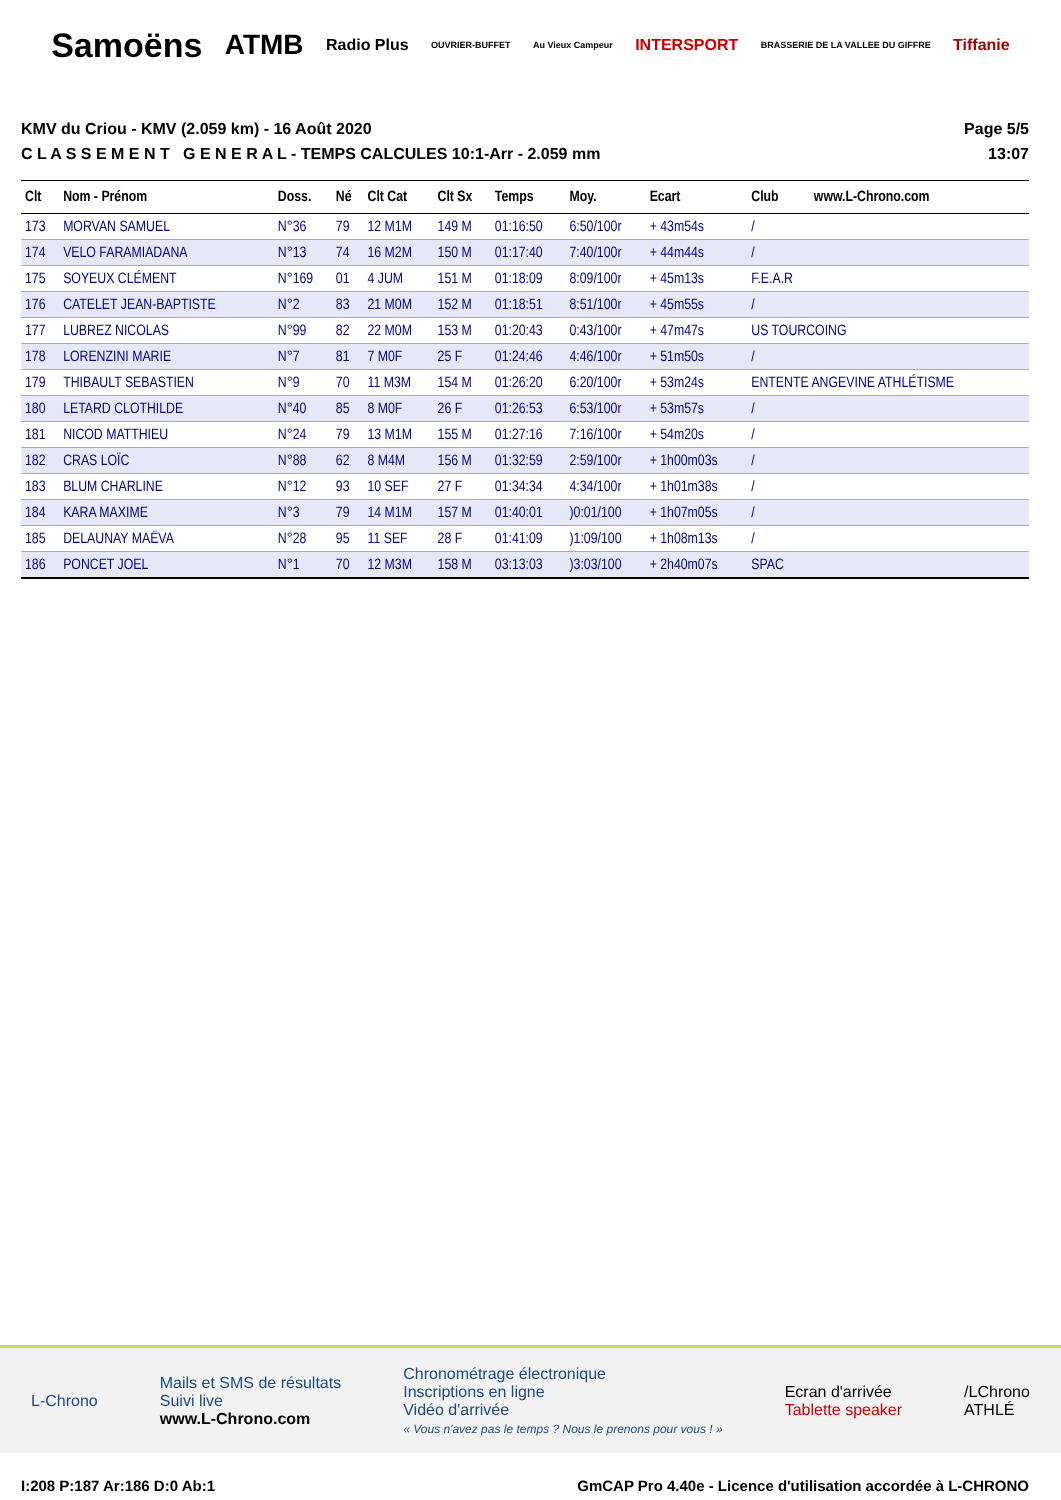Samoëns ATMB Radio Plus OUVRIER-BUFFET Au Vieux Campeur INTERSPORT BRASSERIE DE LA VALLEE DU GIFFRE Tiffanie
KMV du Criou - KMV (2.059 km) - 16 Août 2020
C L A S S E M E N T G E N E R A L - TEMPS CALCULES 10:1-Arr - 2.059 mm
Page 5/5
13:07
| Clt | Nom - Prénom | Doss. | Né | Clt Cat | Clt Sx | Temps | Moy. | Ecart | Club | www.L-Chrono.com |
| --- | --- | --- | --- | --- | --- | --- | --- | --- | --- | --- |
| 173 | MORVAN SAMUEL | N°36 | 79 | 12 M1M | 149 M | 01:16:50 | 6:50/100r | + 43m54s | / | |
| 174 | VELO FARAMIADANA | N°13 | 74 | 16 M2M | 150 M | 01:17:40 | 7:40/100r | + 44m44s | / | |
| 175 | SOYEUX CLÉMENT | N°169 | 01 | 4 JUM | 151 M | 01:18:09 | 8:09/100r | + 45m13s | F.E.A.R | |
| 176 | CATELET JEAN-BAPTISTE | N°2 | 83 | 21 M0M | 152 M | 01:18:51 | 8:51/100r | + 45m55s | / | |
| 177 | LUBREZ NICOLAS | N°99 | 82 | 22 M0M | 153 M | 01:20:43 | 0:43/100r | + 47m47s | US TOURCOING | |
| 178 | LORENZINI MARIE | N°7 | 81 | 7 M0F | 25 F | 01:24:46 | 4:46/100r | + 51m50s | / | |
| 179 | THIBAULT SEBASTIEN | N°9 | 70 | 11 M3M | 154 M | 01:26:20 | 6:20/100r | + 53m24s | ENTENTE ANGEVINE ATHLÉTISME | |
| 180 | LETARD CLOTHILDE | N°40 | 85 | 8 M0F | 26 F | 01:26:53 | 6:53/100r | + 53m57s | / | |
| 181 | NICOD MATTHIEU | N°24 | 79 | 13 M1M | 155 M | 01:27:16 | 7:16/100r | + 54m20s | / | |
| 182 | CRAS LOÏC | N°88 | 62 | 8 M4M | 156 M | 01:32:59 | 2:59/100r | + 1h00m03s | / | |
| 183 | BLUM CHARLINE | N°12 | 93 | 10 SEF | 27 F | 01:34:34 | 4:34/100r | + 1h01m38s | / | |
| 184 | KARA MAXIME | N°3 | 79 | 14 M1M | 157 M | 01:40:01 | )0:01/100 | + 1h07m05s | / | |
| 185 | DELAUNAY MAËVA | N°28 | 95 | 11 SEF | 28 F | 01:41:09 | )1:09/100 | + 1h08m13s | / | |
| 186 | PONCET JOEL | N°1 | 70 | 12 M3M | 158 M | 03:13:03 | )3:03/100 | + 2h40m07s | SPAC | |
L-Chrono Mails et SMS de résultats
Suivi live
www.L-Chrono.com Chronométrage électronique
Inscriptions en ligne
Vidéo d'arrivée
« Vous n'avez pas le temps ? Nous le prenons pour vous ! » Ecran d'arrivée
Tablette speaker /LChrono
ATHLÉ
I:208 P:187 Ar:186 D:0 Ab:1 GmCAP Pro 4.40e - Licence d'utilisation accordée à L-CHRONO